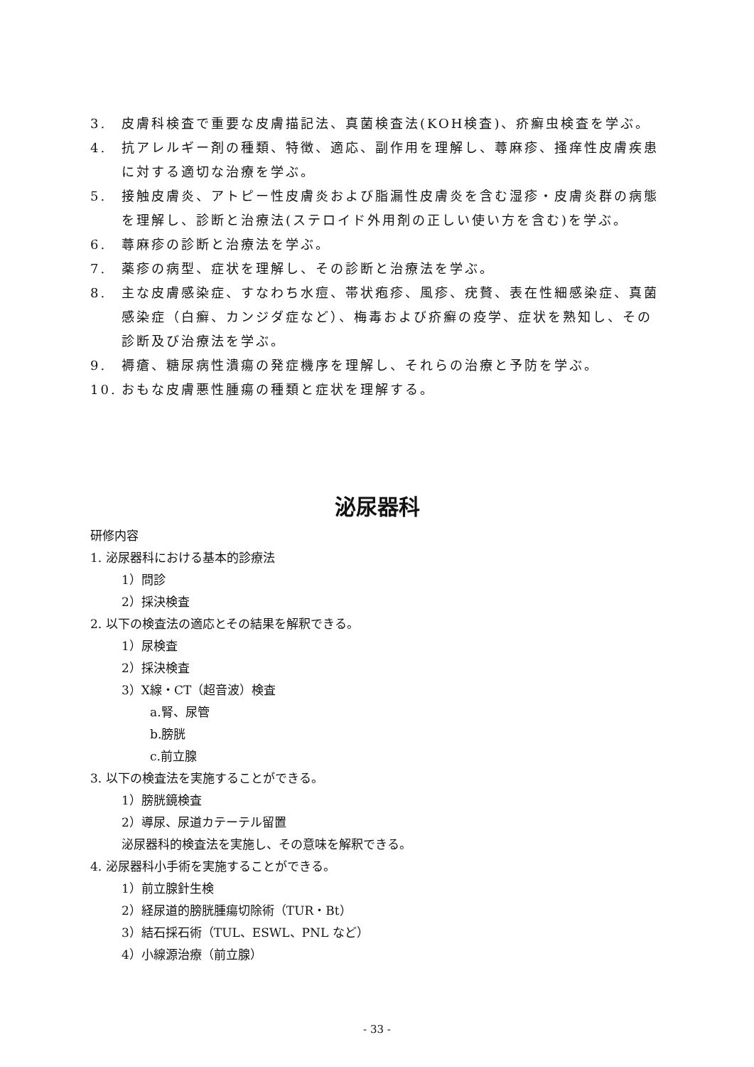3. 皮膚科検査で重要な皮膚描記法、真菌検査法(KOH検査)、疥癬虫検査を学ぶ。
4. 抗アレルギー剤の種類、特徴、適応、副作用を理解し、蕁麻疹、掻痒性皮膚疾患に対する適切な治療を学ぶ。
5. 接触皮膚炎、アトピー性皮膚炎および脂漏性皮膚炎を含む湿疹・皮膚炎群の病態を理解し、診断と治療法(ステロイド外用剤の正しい使い方を含む)を学ぶ。
6. 蕁麻疹の診断と治療法を学ぶ。
7. 薬疹の病型、症状を理解し、その診断と治療法を学ぶ。
8. 主な皮膚感染症、すなわち水痘、帯状疱疹、風疹、疣贅、表在性細感染症、真菌感染症（白癬、カンジダ症など）、梅毒および疥癬の疫学、症状を熟知し、その診断及び治療法を学ぶ。
9. 褥瘡、糖尿病性潰瘍の発症機序を理解し、それらの治療と予防を学ぶ。
10. おもな皮膚悪性腫瘍の種類と症状を理解する。
泌尿器科
研修内容
1. 泌尿器科における基本的診療法
1）問診
2）採決検査
2. 以下の検査法の適応とその結果を解釈できる。
1）尿検査
2）採決検査
3）X線・CT（超音波）検査
a.腎、尿管
b.膀胱
c.前立腺
3. 以下の検査法を実施することができる。
1）膀胱鏡検査
2）導尿、尿道カテーテル留置
泌尿器科的検査法を実施し、その意味を解釈できる。
4. 泌尿器科小手術を実施することができる。
1）前立腺針生検
2）経尿道的膀胱腫瘍切除術（TUR・Bt）
3）結石採石術（TUL、ESWL、PNL など）
4）小線源治療（前立腺）
- 33 -